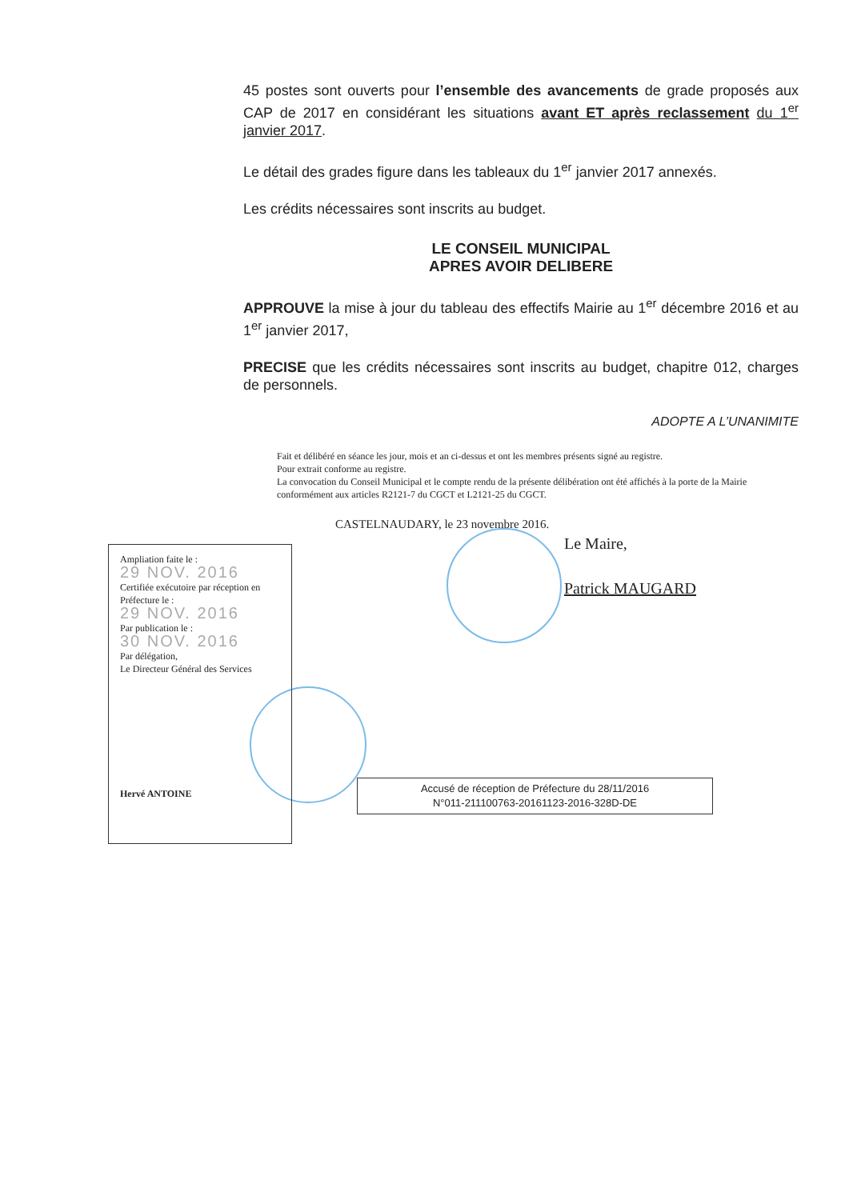45 postes sont ouverts pour l’ensemble des avancements de grade proposés aux CAP de 2017 en considérant les situations avant ET après reclassement du 1<sup>er</sup> janvier 2017.
Le détail des grades figure dans les tableaux du 1<sup>er</sup> janvier 2017 annexés.
Les crédits nécessaires sont inscrits au budget.
LE CONSEIL MUNICIPAL
APRES AVOIR DELIBERE
APPROUVE la mise à jour du tableau des effectifs Mairie au 1<sup>er</sup> décembre 2016 et au 1<sup>er</sup> janvier 2017,
PRECISE que les crédits nécessaires sont inscrits au budget, chapitre 012, charges de personnels.
ADOPTE A L’UNANIMITE
Fait et délibéré en séance les jour, mois et an ci-dessus et ont les membres présents signé au registre.
Pour extrait conforme au registre.
La convocation du Conseil Municipal et le compte rendu de la présente délibération ont été affichés à la porte de la Mairie conformément aux articles R2121-7 du CGCT et L2121-25 du CGCT.
CASTELNAUDARY, le 23 novembre 2016.
Le Maire,
Patrick MAUGARD
Ampliation faite le :
29 NOV. 2016
Certifiée exécutoire par réception en Préfecture le :
29 NOV. 2016
Par publication le :
30 NOV. 2016
Par délégation,
Le Directeur Général des Services
Hervé ANTOINE
Accusé de réception de Préfecture du 28/11/2016
N°011-211100763-20161123-2016-328D-DE